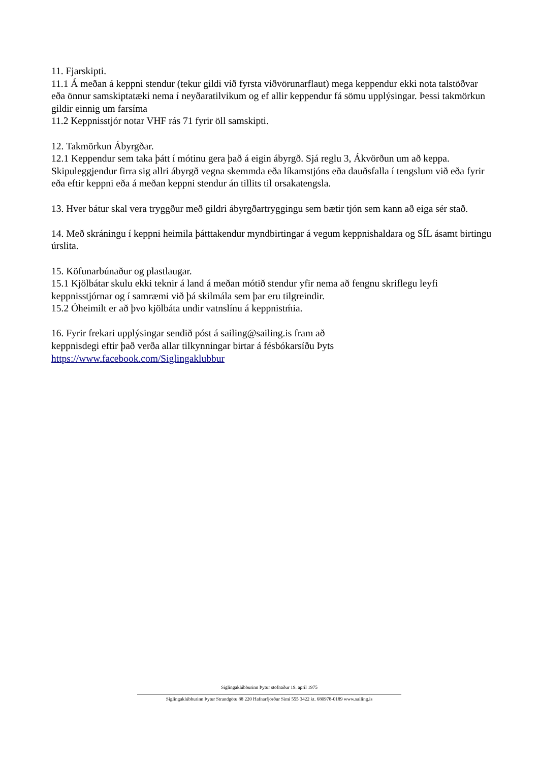11. Fjarskipti.
11.1 Á meðan á keppni stendur (tekur gildi við fyrsta viðvörunarflaut) mega keppendur ekki nota talstöðvar eða önnur samskiptatæki nema í neyðaratilvikum og ef allir keppendur fá sömu upplýsingar. Þessi takmörkun gildir einnig um farsíma
11.2 Keppnisstjór notar VHF rás 71 fyrir öll samskipti.
12. Takmörkun Ábyrgðar.
12.1 Keppendur sem taka þátt í mótinu gera það á eigin ábyrgð. Sjá reglu 3, Ákvörðun um að keppa. Skipuleggjendur firra sig allri ábyrgð vegna skemmda eða líkamstjóns eða dauðsfalla í tengslum við eða fyrir eða eftir keppni eða á meðan keppni stendur án tillits til orsakatengsla.
13. Hver bátur skal vera tryggður með gildri ábyrgðartryggingu sem bætir tjón sem kann að eiga sér stað.
14. Með skráningu í keppni heimila þátttakendur myndbirtingar á vegum keppnishaldara og SÍL ásamt birtingu úrslita.
15. Köfunarbúnaður og plastlaugar.
15.1 Kjölbátar skulu ekki teknir á land á meðan mótið stendur yfir nema að fengnu skriflegu leyfi keppnisstjórnar og í samræmi við þá skilmála sem þar eru tilgreindir.
15.2 Óheimilt er að þvo kjölbáta undir vatnslínu á keppnistḿia.
16. Fyrir frekari upplýsingar sendið póst á sailing@sailing.is fram að
keppnisdegi eftir það verða allar tilkynningar birtar á fésbókarsíðu Þyts
https://www.facebook.com/Siglingaklubbur
Siglingaklúbburinn Þytur stofnaður 19. april 1975
Siglingaklúbburinn Þytur Strandgötu 88 220 Hafnarfjörður Sími 555 3422 kt. 680978-0189 www.sailing.is